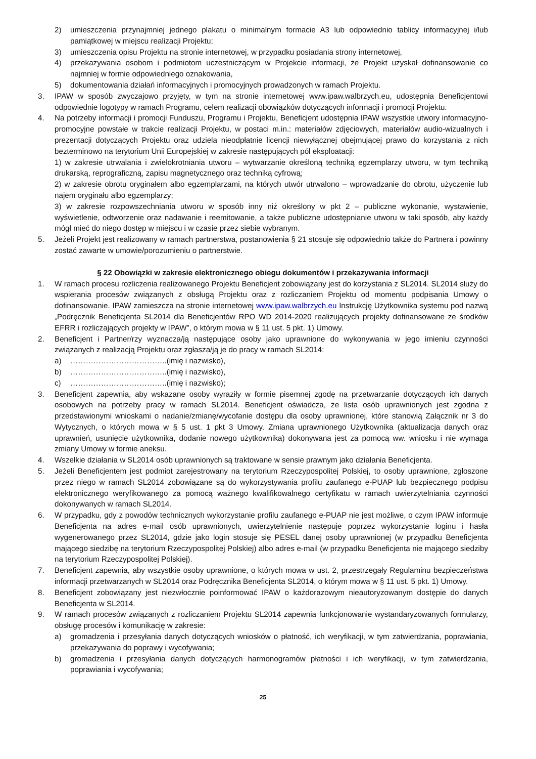2) umieszczenia przynajmniej jednego plakatu o minimalnym formacie A3 lub odpowiednio tablicy informacyjnej i/lub pamiątkowej w miejscu realizacji Projektu;
3) umieszczenia opisu Projektu na stronie internetowej, w przypadku posiadania strony internetowej,
4) przekazywania osobom i podmiotom uczestniczącym w Projekcie informacji, że Projekt uzyskał dofinansowanie co najmniej w formie odpowiedniego oznakowania,
5) dokumentowania działań informacyjnych i promocyjnych prowadzonych w ramach Projektu.
3. IPAW w sposób zwyczajowo przyjęty, w tym na stronie internetowej www.ipaw.walbrzych.eu, udostępnia Beneficjentowi odpowiednie logotypy w ramach Programu, celem realizacji obowiązków dotyczących informacji i promocji Projektu.
4. Na potrzeby informacji i promocji Funduszu, Programu i Projektu, Beneficjent udostępnia IPAW wszystkie utwory informacyjno-promocyjne powstałe w trakcie realizacji Projektu, w postaci m.in.: materiałów zdjęciowych, materiałów audio-wizualnych i prezentacji dotyczących Projektu oraz udziela nieodpłatnie licencji niewyłącznej obejmującej prawo do korzystania z nich bezterminowo na terytorium Unii Europejskiej w zakresie następujących pól eksploatacji:
1) w zakresie utrwalania i zwielokrotniania utworu – wytwarzanie określoną techniką egzemplarzy utworu, w tym techniką drukarską, reprograficzną, zapisu magnetycznego oraz techniką cyfrową;
2) w zakresie obrotu oryginałem albo egzemplarzami, na których utwór utrwalono – wprowadzanie do obrotu, użyczenie lub najem oryginału albo egzemplarzy;
3) w zakresie rozpowszechniania utworu w sposób inny niż określony w pkt 2 – publiczne wykonanie, wystawienie, wyświetlenie, odtworzenie oraz nadawanie i reemitowanie, a także publiczne udostępnianie utworu w taki sposób, aby każdy mógł mieć do niego dostęp w miejscu i w czasie przez siebie wybranym.
5. Jeżeli Projekt jest realizowany w ramach partnerstwa, postanowienia § 21 stosuje się odpowiednio także do Partnera i powinny zostać zawarte w umowie/porozumieniu o partnerstwie.
§ 22 Obowiązki w zakresie elektronicznego obiegu dokumentów i przekazywania informacji
1. W ramach procesu rozliczenia realizowanego Projektu Beneficjent zobowiązany jest do korzystania z SL2014. SL2014 służy do wspierania procesów związanych z obsługą Projektu oraz z rozliczaniem Projektu od momentu podpisania Umowy o dofinansowanie. IPAW zamieszcza na stronie internetowej www.ipaw.walbrzych.eu Instrukcję Użytkownika systemu pod nazwą „Podręcznik Beneficjenta SL2014 dla Beneficjentów RPO WD 2014-2020 realizujących projekty dofinansowane ze środków EFRR i rozliczających projekty w IPAW”, o którym mowa w § 11 ust. 5 pkt. 1) Umowy.
2. Beneficjent i Partner/rzy wyznacza/ją następujące osoby jako uprawnione do wykonywania w jego imieniu czynności związanych z realizacją Projektu oraz zgłasza/ją je do pracy w ramach SL2014:
a) ………………………………..(imię i nazwisko),
b) ………………………………..(imię i nazwisko),
c) ………………………………..(imię i nazwisko);
3. Beneficjent zapewnia, aby wskazane osoby wyraziły w formie pisemnej zgodę na przetwarzanie dotyczących ich danych osobowych na potrzeby pracy w ramach SL2014. Beneficjent oświadcza, że lista osób uprawnionych jest zgodna z przedstawionymi wnioskami o nadanie/zmianę/wycofanie dostępu dla osoby uprawnionej, które stanowią Załącznik nr 3 do Wytycznych, o których mowa w § 5 ust. 1 pkt 3 Umowy. Zmiana uprawnionego Użytkownika (aktualizacja danych oraz uprawnień, usunięcie użytkownika, dodanie nowego użytkownika) dokonywana jest za pomocą ww. wniosku i nie wymaga zmiany Umowy w formie aneksu.
4. Wszelkie działania w SL2014 osób uprawnionych są traktowane w sensie prawnym jako działania Beneficjenta.
5. Jeżeli Beneficjentem jest podmiot zarejestrowany na terytorium Rzeczypospolitej Polskiej, to osoby uprawnione, zgłoszone przez niego w ramach SL2014 zobowiązane są do wykorzystywania profilu zaufanego e-PUAP lub bezpiecznego podpisu elektronicznego weryfikowanego za pomocą ważnego kwalifikowalnego certyfikatu w ramach uwierzytelniania czynności dokonywanych w ramach SL2014.
6. W przypadku, gdy z powodów technicznych wykorzystanie profilu zaufanego e-PUAP nie jest możliwe, o czym IPAW informuje Beneficjenta na adres e-mail osób uprawnionych, uwierzytelnienie następuje poprzez wykorzystanie loginu i hasła wygenerowanego przez SL2014, gdzie jako login stosuje się PESEL danej osoby uprawnionej (w przypadku Beneficjenta mającego siedzibę na terytorium Rzeczypospolitej Polskiej) albo adres e-mail (w przypadku Beneficjenta nie mającego siedziby na terytorium Rzeczypospolitej Polskiej).
7. Beneficjent zapewnia, aby wszystkie osoby uprawnione, o których mowa w ust. 2, przestrzegały Regulaminu bezpieczeństwa informacji przetwarzanych w SL2014 oraz Podręcznika Beneficjenta SL2014, o którym mowa w § 11 ust. 5 pkt. 1) Umowy.
8. Beneficjent zobowiązany jest niezwłocznie poinformować IPAW o każdorazowym nieautoryzowanym dostępie do danych Beneficjenta w SL2014.
9. W ramach procesów związanych z rozliczaniem Projektu SL2014 zapewnia funkcjonowanie wystandaryzowanych formularzy, obsługę procesów i komunikację w zakresie:
a) gromadzenia i przesyłania danych dotyczących wniosków o płatność, ich weryfikacji, w tym zatwierdzania, poprawiania, przekazywania do poprawy i wycofywania;
b) gromadzenia i przesyłania danych dotyczących harmonogramów płatności i ich weryfikacji, w tym zatwierdzania, poprawiania i wycofywania;
25